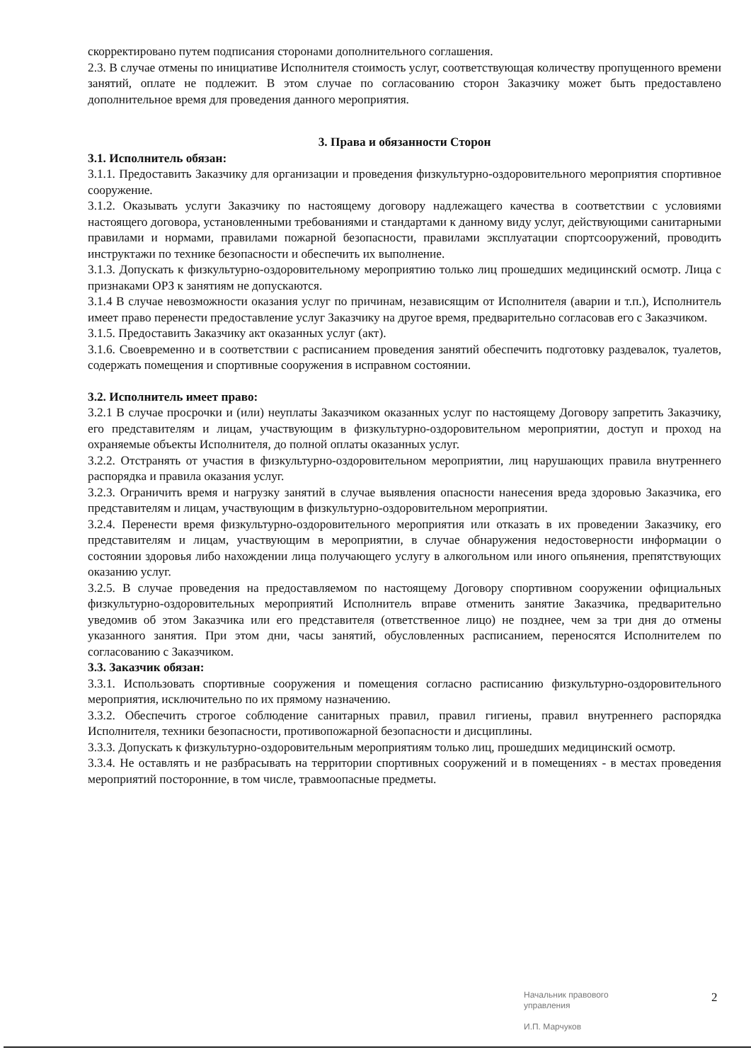скорректировано путем подписания сторонами дополнительного соглашения.
2.3. В случае отмены по инициативе Исполнителя стоимость услуг, соответствующая количеству пропущенного времени занятий, оплате не подлежит. В этом случае по согласованию сторон Заказчику может быть предоставлено дополнительное время для проведения данного мероприятия.
3. Права и обязанности Сторон
3.1. Исполнитель обязан:
3.1.1. Предоставить Заказчику для организации и проведения физкультурно-оздоровительного мероприятия спортивное сооружение.
3.1.2. Оказывать услуги Заказчику по настоящему договору надлежащего качества в соответствии с условиями настоящего договора, установленными требованиями и стандартами к данному виду услуг, действующими санитарными правилами и нормами, правилами пожарной безопасности, правилами эксплуатации спортсооружений, проводить инструктажи по технике безопасности и обеспечить их выполнение.
3.1.3. Допускать к физкультурно-оздоровительному мероприятию только лиц прошедших медицинский осмотр. Лица с признаками ОРЗ к занятиям не допускаются.
3.1.4 В случае невозможности оказания услуг по причинам, независящим от Исполнителя (аварии и т.п.), Исполнитель имеет право перенести предоставление услуг Заказчику на другое время, предварительно согласовав его с Заказчиком.
3.1.5. Предоставить Заказчику акт оказанных услуг (акт).
3.1.6. Своевременно и в соответствии с расписанием проведения занятий обеспечить подготовку раздевалок, туалетов, содержать помещения и спортивные сооружения в исправном состоянии.
3.2. Исполнитель имеет право:
3.2.1 В случае просрочки и (или) неуплаты Заказчиком оказанных услуг по настоящему Договору запретить Заказчику, его представителям и лицам, участвующим в физкультурно-оздоровительном мероприятии, доступ и проход на охраняемые объекты Исполнителя, до полной оплаты оказанных услуг.
3.2.2. Отстранять от участия в физкультурно-оздоровительном мероприятии, лиц нарушающих правила внутреннего распорядка и правила оказания услуг.
3.2.3. Ограничить время и нагрузку занятий в случае выявления опасности нанесения вреда здоровью Заказчика, его представителям и лицам, участвующим в физкультурно-оздоровительном мероприятии.
3.2.4. Перенести время физкультурно-оздоровительного мероприятия или отказать в их проведении Заказчику, его представителям и лицам, участвующим в мероприятии, в случае обнаружения недостоверности информации о состоянии здоровья либо нахождении лица получающего услугу в алкогольном или иного опьянения, препятствующих оказанию услуг.
3.2.5. В случае проведения на предоставляемом по настоящему Договору спортивном сооружении официальных физкультурно-оздоровительных мероприятий Исполнитель вправе отменить занятие Заказчика, предварительно уведомив об этом Заказчика или его представителя (ответственное лицо) не позднее, чем за три дня до отмены указанного занятия. При этом дни, часы занятий, обусловленных расписанием, переносятся Исполнителем по согласованию с Заказчиком.
3.3. Заказчик обязан:
3.3.1. Использовать спортивные сооружения и помещения согласно расписанию физкультурно-оздоровительного мероприятия, исключительно по их прямому назначению.
3.3.2. Обеспечить строгое соблюдение санитарных правил, правил гигиены, правил внутреннего распорядка Исполнителя, техники безопасности, противопожарной безопасности и дисциплины.
3.3.3. Допускать к физкультурно-оздоровительным мероприятиям только лиц, прошедших медицинский осмотр.
3.3.4. Не оставлять и не разбрасывать на территории спортивных сооружений и в помещениях - в местах проведения мероприятий посторонние, в том числе, травмоопасные предметы.
Начальник правового
управления
И.П. Марчуков
2